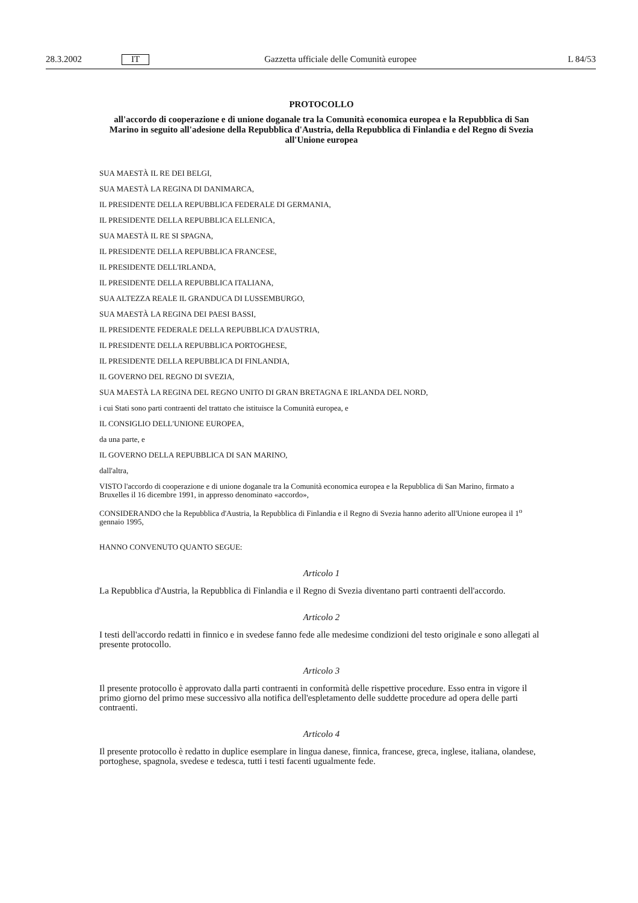28.3.2002 IT Gazzetta ufficiale delle Comunità europee L 84/53
PROTOCOLLO
all'accordo di cooperazione e di unione doganale tra la Comunità economica europea e la Repubblica di San Marino in seguito all'adesione della Repubblica d'Austria, della Repubblica di Finlandia e del Regno di Svezia all'Unione europea
SUA MAESTÀ IL RE DEI BELGI,
SUA MAESTÀ LA REGINA DI DANIMARCA,
IL PRESIDENTE DELLA REPUBBLICA FEDERALE DI GERMANIA,
IL PRESIDENTE DELLA REPUBBLICA ELLENICA,
SUA MAESTÀ IL RE SI SPAGNA,
IL PRESIDENTE DELLA REPUBBLICA FRANCESE,
IL PRESIDENTE DELL'IRLANDA,
IL PRESIDENTE DELLA REPUBBLICA ITALIANA,
SUA ALTEZZA REALE IL GRANDUCA DI LUSSEMBURGO,
SUA MAESTÀ LA REGINA DEI PAESI BASSI,
IL PRESIDENTE FEDERALE DELLA REPUBBLICA D'AUSTRIA,
IL PRESIDENTE DELLA REPUBBLICA PORTOGHESE,
IL PRESIDENTE DELLA REPUBBLICA DI FINLANDIA,
IL GOVERNO DEL REGNO DI SVEZIA,
SUA MAESTÀ LA REGINA DEL REGNO UNITO DI GRAN BRETAGNA E IRLANDA DEL NORD,
i cui Stati sono parti contraenti del trattato che istituisce la Comunità europea, e
IL CONSIGLIO DELL'UNIONE EUROPEA,
da una parte, e
IL GOVERNO DELLA REPUBBLICA DI SAN MARINO,
dall'altra,
VISTO l'accordo di cooperazione e di unione doganale tra la Comunità economica europea e la Repubblica di San Marino, firmato a Bruxelles il 16 dicembre 1991, in appresso denominato «accordo»,
CONSIDERANDO che la Repubblica d'Austria, la Repubblica di Finlandia e il Regno di Svezia hanno aderito all'Unione europea il 1<sup>o</sup> gennaio 1995,
HANNO CONVENUTO QUANTO SEGUE:
Articolo 1
La Repubblica d'Austria, la Repubblica di Finlandia e il Regno di Svezia diventano parti contraenti dell'accordo.
Articolo 2
I testi dell'accordo redatti in finnico e in svedese fanno fede alle medesime condizioni del testo originale e sono allegati al presente protocollo.
Articolo 3
Il presente protocollo è approvato dalla parti contraenti in conformità delle rispettive procedure. Esso entra in vigore il primo giorno del primo mese successivo alla notifica dell'espletamento delle suddette procedure ad opera delle parti contraenti.
Articolo 4
Il presente protocollo è redatto in duplice esemplare in lingua danese, finnica, francese, greca, inglese, italiana, olandese, portoghese, spagnola, svedese e tedesca, tutti i testi facenti ugualmente fede.